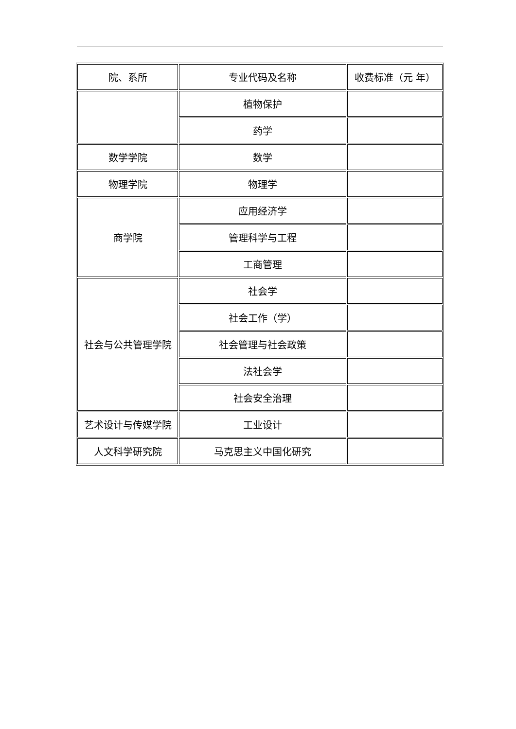| 院、系所 | 专业代码及名称 | 收费标准（元 年） |
| | 植物保护 | |
| | 药学 | |
| 数学学院 | 数学 | |
| 物理学院 | 物理学 | |
| 商学院 | 应用经济学 | |
| | 管理科学与工程 | |
| | 工商管理 | |
| 社会与公共管理学院 | 社会学 | |
| | 社会工作（学） | |
| | 社会管理与社会政策 | |
| | 法社会学 | |
| | 社会安全治理 | |
| 艺术设计与传媒学院 | 工业设计 | |
| 人文科学研究院 | 马克思主义中国化研究 | |